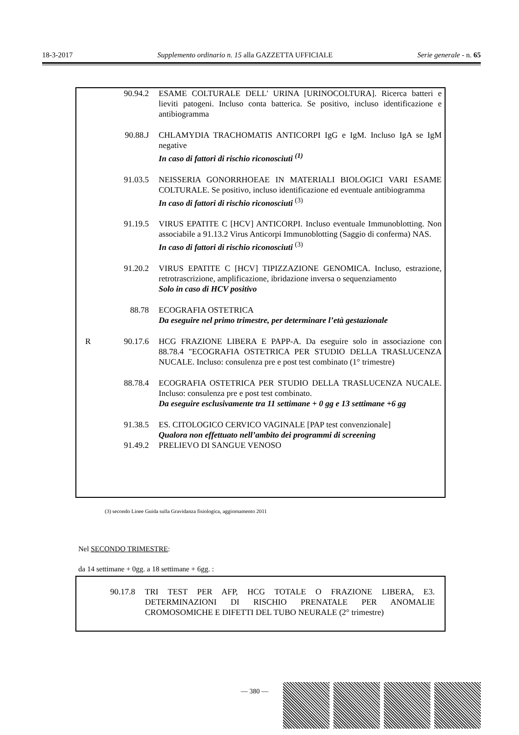18-3-2017 Supplemento ordinario n. 15 alla GAZZETTA UFFICIALE Serie generale - n. 65
| | 90.94.2 | ESAME COLTURALE DELL' URINA [URINOCOLTURA]. Ricerca batteri e lieviti patogeni. Incluso conta batterica. Se positivo, incluso identificazione e antibiogramma |
| | 90.88.J | CHLAMYDIA TRACHOMATIS ANTICORPI IgG e IgM. Incluso IgA se IgM negative In caso di fattori di rischio riconosciuti <sup>(1)</sup> |
| | 91.03.5 | NEISSERIA GONORRHOEAE IN MATERIALI BIOLOGICI VARI ESAME COLTURALE. Se positivo, incluso identificazione ed eventuale antibiogramma In caso di fattori di rischio riconosciuti <sup>(3)</sup> |
| | 91.19.5 | VIRUS EPATITE C [HCV] ANTICORPI. Incluso eventuale Immunoblotting. Non associabile a 91.13.2 Virus Anticorpi Immunoblotting (Saggio di conferma) NAS. In caso di fattori di rischio riconosciuti <sup>(3)</sup> |
| | 91.20.2 | VIRUS EPATITE C [HCV] TIPIZZAZIONE GENOMICA. Incluso, estrazione, retrotrascrizione, amplificazione, ibridazione inversa o sequenziamento Solo in caso di HCV positivo |
| | 88.78 | ECOGRAFIA OSTETRICA Da eseguire nel primo trimestre, per determinare l’età gestazionale |
| R | 90.17.6 | HCG FRAZIONE LIBERA E PAPP-A. Da eseguire solo in associazione con 88.78.4 "ECOGRAFIA OSTETRICA PER STUDIO DELLA TRASLUCENZA NUCALE. Incluso: consulenza pre e post test combinato (1° trimestre) |
| | 88.78.4 | ECOGRAFIA OSTETRICA PER STUDIO DELLA TRASLUCENZA NUCALE. Incluso: consulenza pre e post test combinato. Da eseguire esclusivamente tra 11 settimane + 0 gg e 13 settimane +6 gg |
| | 91.38.5 | ES. CITOLOGICO CERVICO VAGINALE [PAP test convenzionale] Qualora non effettuato nell’ambito dei programmi di screening |
| | 91.49.2 | PRELIEVO DI SANGUE VENOSO |
(3) secondo Linee Guida sulla Gravidanza fisiologica, aggiornamento 2011
Nel SECONDO TRIMESTRE:
da 14 settimane + 0gg. a 18 settimane + 6gg. :
| 90.17.8 | TRI TEST PER AFP, HCG TOTALE O FRAZIONE LIBERA, E3. DETERMINAZIONI DI RISCHIO PRENATALE PER ANOMALIE CROMOSOMICHE E DIFETTI DEL TUBO NEURALE (2° trimestre) |
— 380 —